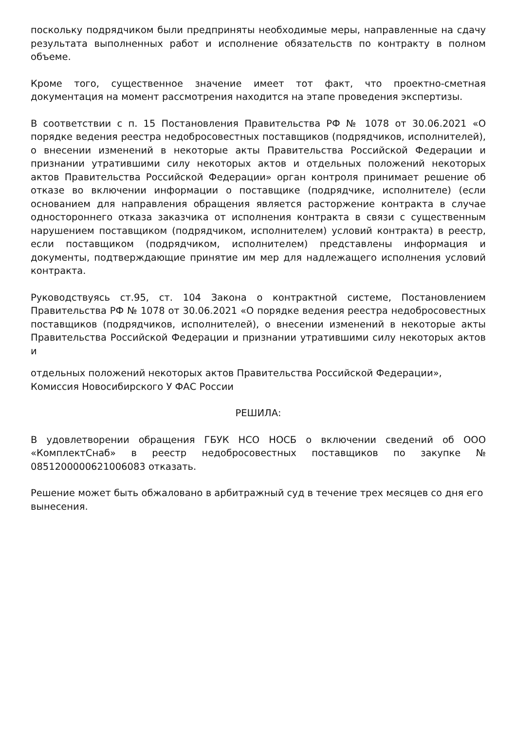поскольку подрядчиком были предприняты необходимые меры, направленные на сдачу результата выполненных работ и исполнение обязательств по контракту в полном объеме.
Кроме того, существенное значение имеет тот факт, что проектно-сметная документация на момент рассмотрения находится на этапе проведения экспертизы.
В соответствии с п. 15 Постановления Правительства РФ № 1078 от 30.06.2021 «О порядке ведения реестра недобросовестных поставщиков (подрядчиков, исполнителей), о внесении изменений в некоторые акты Правительства Российской Федерации и признании утратившими силу некоторых актов и отдельных положений некоторых актов Правительства Российской Федерации» орган контроля принимает решение об отказе во включении информации о поставщике (подрядчике, исполнителе) (если основанием для направления обращения является расторжение контракта в случае одностороннего отказа заказчика от исполнения контракта в связи с существенным нарушением поставщиком (подрядчиком, исполнителем) условий контракта) в реестр, если поставщиком (подрядчиком, исполнителем) представлены информация и документы, подтверждающие принятие им мер для надлежащего исполнения условий контракта.
Руководствуясь ст.95, ст. 104 Закона о контрактной системе, Постановлением Правительства РФ № 1078 от 30.06.2021 «О порядке ведения реестра недобросовестных поставщиков (подрядчиков, исполнителей), о внесении изменений в некоторые акты Правительства Российской Федерации и признании утратившими силу некоторых актов и
отдельных положений некоторых актов Правительства Российской Федерации», Комиссия Новосибирского У ФАС России
РЕШИЛА:
В удовлетворении обращения ГБУК НСО НОСБ о включении сведений об ООО «КомплектСнаб» в реестр недобросовестных поставщиков по закупке № 0851200000621006083 отказать.
Решение может быть обжаловано в арбитражный суд в течение трех месяцев со дня его вынесения.